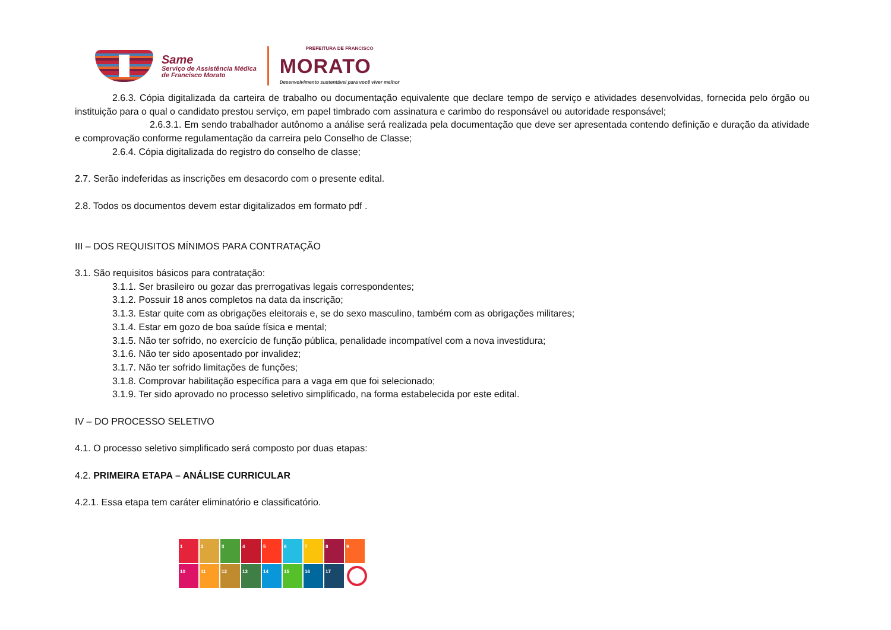Same
Serviço de Assistência Médica
de Francisco Morato
PREFEITURA DE FRANCISCO
MORATO
Desenvolvimento sustentável para você viver melhor
2.6.3. Cópia digitalizada da carteira de trabalho ou documentação equivalente que declare tempo de serviço e atividades desenvolvidas, fornecida pelo órgão ou instituição para o qual o candidato prestou serviço, em papel timbrado com assinatura e carimbo do responsável ou autoridade responsável;
2.6.3.1. Em sendo trabalhador autônomo a análise será realizada pela documentação que deve ser apresentada contendo definição e duração da atividade e comprovação conforme regulamentação da carreira pelo Conselho de Classe;
2.6.4. Cópia digitalizada do registro do conselho de classe;
2.7. Serão indeferidas as inscrições em desacordo com o presente edital.
2.8. Todos os documentos devem estar digitalizados em formato pdf .
III – DOS REQUISITOS MÍNIMOS PARA CONTRATAÇÃO
3.1. São requisitos básicos para contratação:
3.1.1. Ser brasileiro ou gozar das prerrogativas legais correspondentes;
3.1.2. Possuir 18 anos completos na data da inscrição;
3.1.3. Estar quite com as obrigações eleitorais e, se do sexo masculino, também com as obrigações militares;
3.1.4. Estar em gozo de boa saúde física e mental;
3.1.5. Não ter sofrido, no exercício de função pública, penalidade incompatível com a nova investidura;
3.1.6. Não ter sido aposentado por invalidez;
3.1.7. Não ter sofrido limitações de funções;
3.1.8. Comprovar habilitação específica para a vaga em que foi selecionado;
3.1.9. Ter sido aprovado no processo seletivo simplificado, na forma estabelecida por este edital.
IV – DO PROCESSO SELETIVO
4.1. O processo seletivo simplificado será composto por duas etapas:
4.2. PRIMEIRA ETAPA – ANÁLISE CURRICULAR
4.2.1. Essa etapa tem caráter eliminatório e classificatório.
123456789 10 11 12 13 14 15 16 17